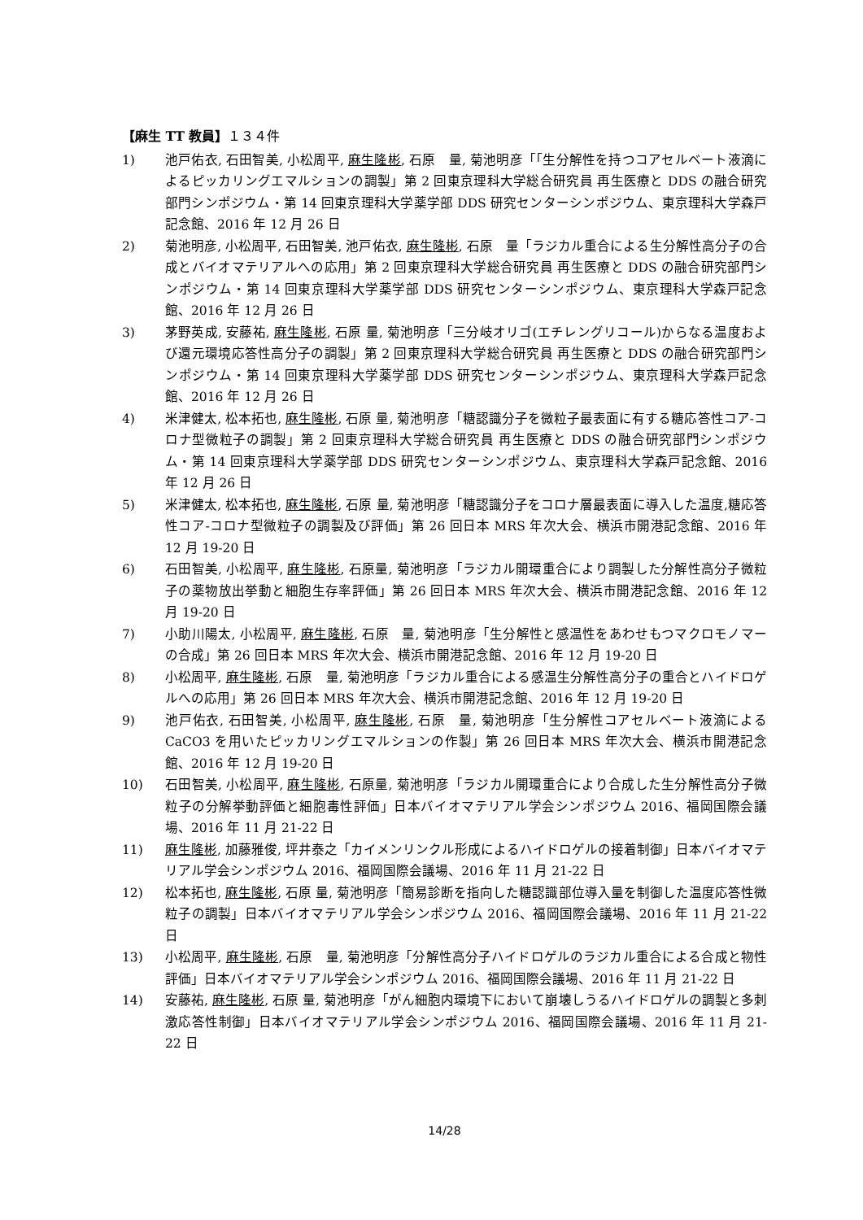【麻生 TT 教員】１３４件
1) 池戸佑衣, 石田智美, 小松周平, 麻生隆彬, 石原　量, 菊池明彦「｢生分解性を持つコアセルベート液滴によるピッカリングエマルションの調製」第 2 回東京理科大学総合研究員 再生医療と DDS の融合研究部門シンポジウム・第 14 回東京理科大学薬学部 DDS 研究センターシンポジウム、東京理科大学森戸記念館、2016 年 12 月 26 日
2) 菊池明彦, 小松周平, 石田智美, 池戸佑衣, 麻生隆彬, 石原　量「ラジカル重合による生分解性高分子の合成とバイオマテリアルへの応用」第 2 回東京理科大学総合研究員 再生医療と DDS の融合研究部門シンポジウム・第 14 回東京理科大学薬学部 DDS 研究センターシンポジウム、東京理科大学森戸記念館、2016 年 12 月 26 日
3) 茅野英成, 安藤祐, 麻生隆彬, 石原 量, 菊池明彦「三分岐オリゴ(エチレングリコール)からなる温度および還元環境応答性高分子の調製」第 2 回東京理科大学総合研究員 再生医療と DDS の融合研究部門シンポジウム・第 14 回東京理科大学薬学部 DDS 研究センターシンポジウム、東京理科大学森戸記念館、2016 年 12 月 26 日
4) 米津健太, 松本拓也, 麻生隆彬, 石原 量, 菊池明彦「糖認識分子を微粒子最表面に有する糖応答性コア-コロナ型微粒子の調製」第 2 回東京理科大学総合研究員 再生医療と DDS の融合研究部門シンポジウム・第 14 回東京理科大学薬学部 DDS 研究センターシンポジウム、東京理科大学森戸記念館、2016 年 12 月 26 日
5) 米津健太, 松本拓也, 麻生隆彬, 石原 量, 菊池明彦「糖認識分子をコロナ層最表面に導入した温度,糖応答性コア-コロナ型微粒子の調製及び評価」第 26 回日本 MRS 年次大会、横浜市開港記念館、2016 年 12 月 19-20 日
6) 石田智美, 小松周平, 麻生隆彬, 石原量, 菊池明彦「ラジカル開環重合により調製した分解性高分子微粒子の薬物放出挙動と細胞生存率評価」第 26 回日本 MRS 年次大会、横浜市開港記念館、2016 年 12 月 19-20 日
7) 小助川陽太, 小松周平, 麻生隆彬, 石原　量, 菊池明彦「生分解性と感温性をあわせもつマクロモノマーの合成」第 26 回日本 MRS 年次大会、横浜市開港記念館、2016 年 12 月 19-20 日
8) 小松周平, 麻生隆彬, 石原　量, 菊池明彦「ラジカル重合による感温生分解性高分子の重合とハイドロゲルへの応用」第 26 回日本 MRS 年次大会、横浜市開港記念館、2016 年 12 月 19-20 日
9) 池戸佑衣, 石田智美, 小松周平, 麻生隆彬, 石原　量, 菊池明彦「生分解性コアセルベート液滴による CaCO3 を用いたピッカリングエマルションの作製」第 26 回日本 MRS 年次大会、横浜市開港記念館、2016 年 12 月 19-20 日
10) 石田智美, 小松周平, 麻生隆彬, 石原量, 菊池明彦「ラジカル開環重合により合成した生分解性高分子微粒子の分解挙動評価と細胞毒性評価」日本バイオマテリアル学会シンポジウム 2016、福岡国際会議場、2016 年 11 月 21-22 日
11) 麻生隆彬, 加藤雅俊, 坪井泰之「カイメンリンクル形成によるハイドロゲルの接着制御」日本バイオマテリアル学会シンポジウム 2016、福岡国際会議場、2016 年 11 月 21-22 日
12) 松本拓也, 麻生隆彬, 石原 量, 菊池明彦「簡易診断を指向した糖認識部位導入量を制御した温度応答性微粒子の調製」日本バイオマテリアル学会シンポジウム 2016、福岡国際会議場、2016 年 11 月 21-22 日
13) 小松周平, 麻生隆彬, 石原　量, 菊池明彦「分解性高分子ハイドロゲルのラジカル重合による合成と物性評価」日本バイオマテリアル学会シンポジウム 2016、福岡国際会議場、2016 年 11 月 21-22 日
14) 安藤祐, 麻生隆彬, 石原 量, 菊池明彦「がん細胞内環境下において崩壊しうるハイドロゲルの調製と多刺激応答性制御」日本バイオマテリアル学会シンポジウム 2016、福岡国際会議場、2016 年 11 月 21-22 日
14/28